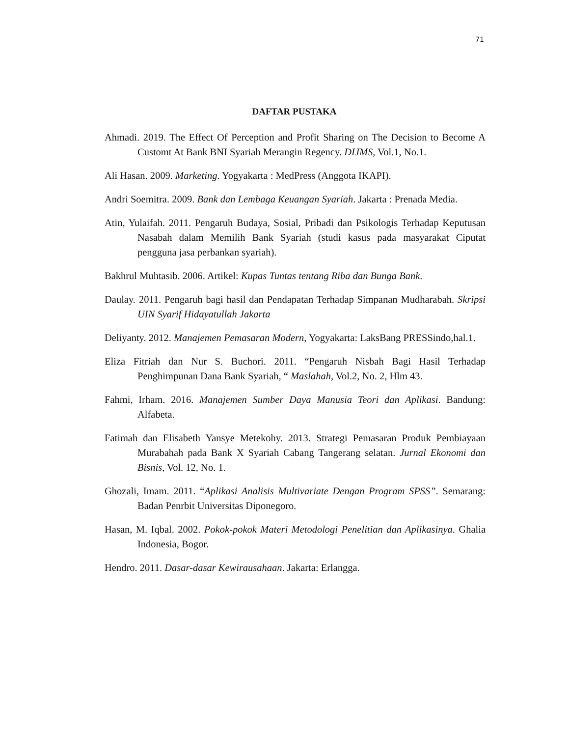71
DAFTAR PUSTAKA
Ahmadi. 2019. The Effect Of Perception and Profit Sharing on The Decision to Become A Customt At Bank BNI Syariah Merangin Regency. DIJMS, Vol.1, No.1.
Ali Hasan. 2009. Marketing. Yogyakarta : MedPress (Anggota IKAPI).
Andri Soemitra. 2009. Bank dan Lembaga Keuangan Syariah. Jakarta : Prenada Media.
Atin, Yulaifah. 2011. Pengaruh Budaya, Sosial, Pribadi dan Psikologis Terhadap Keputusan Nasabah dalam Memilih Bank Syariah (studi kasus pada masyarakat Ciputat pengguna jasa perbankan syariah).
Bakhrul Muhtasib. 2006. Artikel: Kupas Tuntas tentang Riba dan Bunga Bank.
Daulay. 2011. Pengaruh bagi hasil dan Pendapatan Terhadap Simpanan Mudharabah. Skripsi UIN Syarif Hidayatullah Jakarta
Deliyanty. 2012. Manajemen Pemasaran Modern, Yogyakarta: LaksBang PRESSindo,hal.1.
Eliza Fitriah dan Nur S. Buchori. 2011. “Pengaruh Nisbah Bagi Hasil Terhadap Penghimpunan Dana Bank Syariah, “ Maslahah, Vol.2, No. 2, Hlm 43.
Fahmi, Irham. 2016. Manajemen Sumber Daya Manusia Teori dan Aplikasi. Bandung: Alfabeta.
Fatimah dan Elisabeth Yansye Metekohy. 2013. Strategi Pemasaran Produk Pembiayaan Murabahah pada Bank X Syariah Cabang Tangerang selatan. Jurnal Ekonomi dan Bisnis, Vol. 12, No. 1.
Ghozali, Imam. 2011. “Aplikasi Analisis Multivariate Dengan Program SPSS”. Semarang: Badan Penrbit Universitas Diponegoro.
Hasan, M. Iqbal. 2002. Pokok-pokok Materi Metodologi Penelitian dan Aplikasinya. Ghalia Indonesia, Bogor.
Hendro. 2011. Dasar-dasar Kewirausahaan. Jakarta: Erlangga.